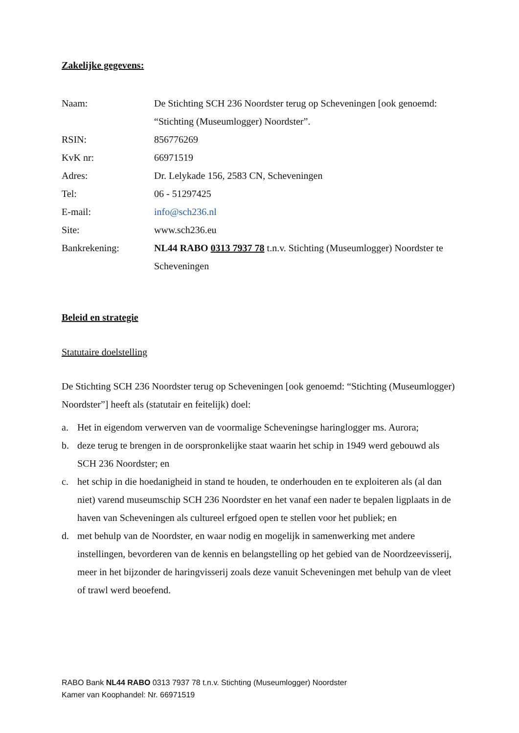Zakelijke gegevens:
Naam: De Stichting SCH 236 Noordster terug op Scheveningen [ook genoemd: “Stichting (Museumlogger) Noordster”.
RSIN: 856776269
KvK nr: 66971519
Adres: Dr. Lelykade 156, 2583 CN, Scheveningen
Tel: 06 - 51297425
E-mail: info@sch236.nl
Site: www.sch236.eu
Bankrekening: NL44 RABO 0313 7937 78 t.n.v. Stichting (Museumlogger) Noordster te Scheveningen
Beleid en strategie
Statutaire doelstelling
De Stichting SCH 236 Noordster terug op Scheveningen [ook genoemd: “Stichting (Museumlogger) Noordster”] heeft als (statutair en feitelijk) doel:
a. Het in eigendom verwerven van de voormalige Scheveningse haringlogger ms. Aurora;
b. deze terug te brengen in de oorspronkelijke staat waarin het schip in 1949 werd gebouwd als SCH 236 Noordster; en
c. het schip in die hoedanigheid in stand te houden, te onderhouden en te exploiteren als (al dan niet) varend museumschip SCH 236 Noordster en het vanaf een nader te bepalen ligplaats in de haven van Scheveningen als cultureel erfgoed open te stellen voor het publiek; en
d. met behulp van de Noordster, en waar nodig en mogelijk in samenwerking met andere instellingen, bevorderen van de kennis en belangstelling op het gebied van de Noordzeevisserij, meer in het bijzonder de haringvisserij zoals deze vanuit Scheveningen met behulp van de vleet of trawl werd beoefend.
RABO Bank NL44 RABO 0313 7937 78 t.n.v. Stichting (Museumlogger) Noordster
Kamer van Koophandel: Nr. 66971519